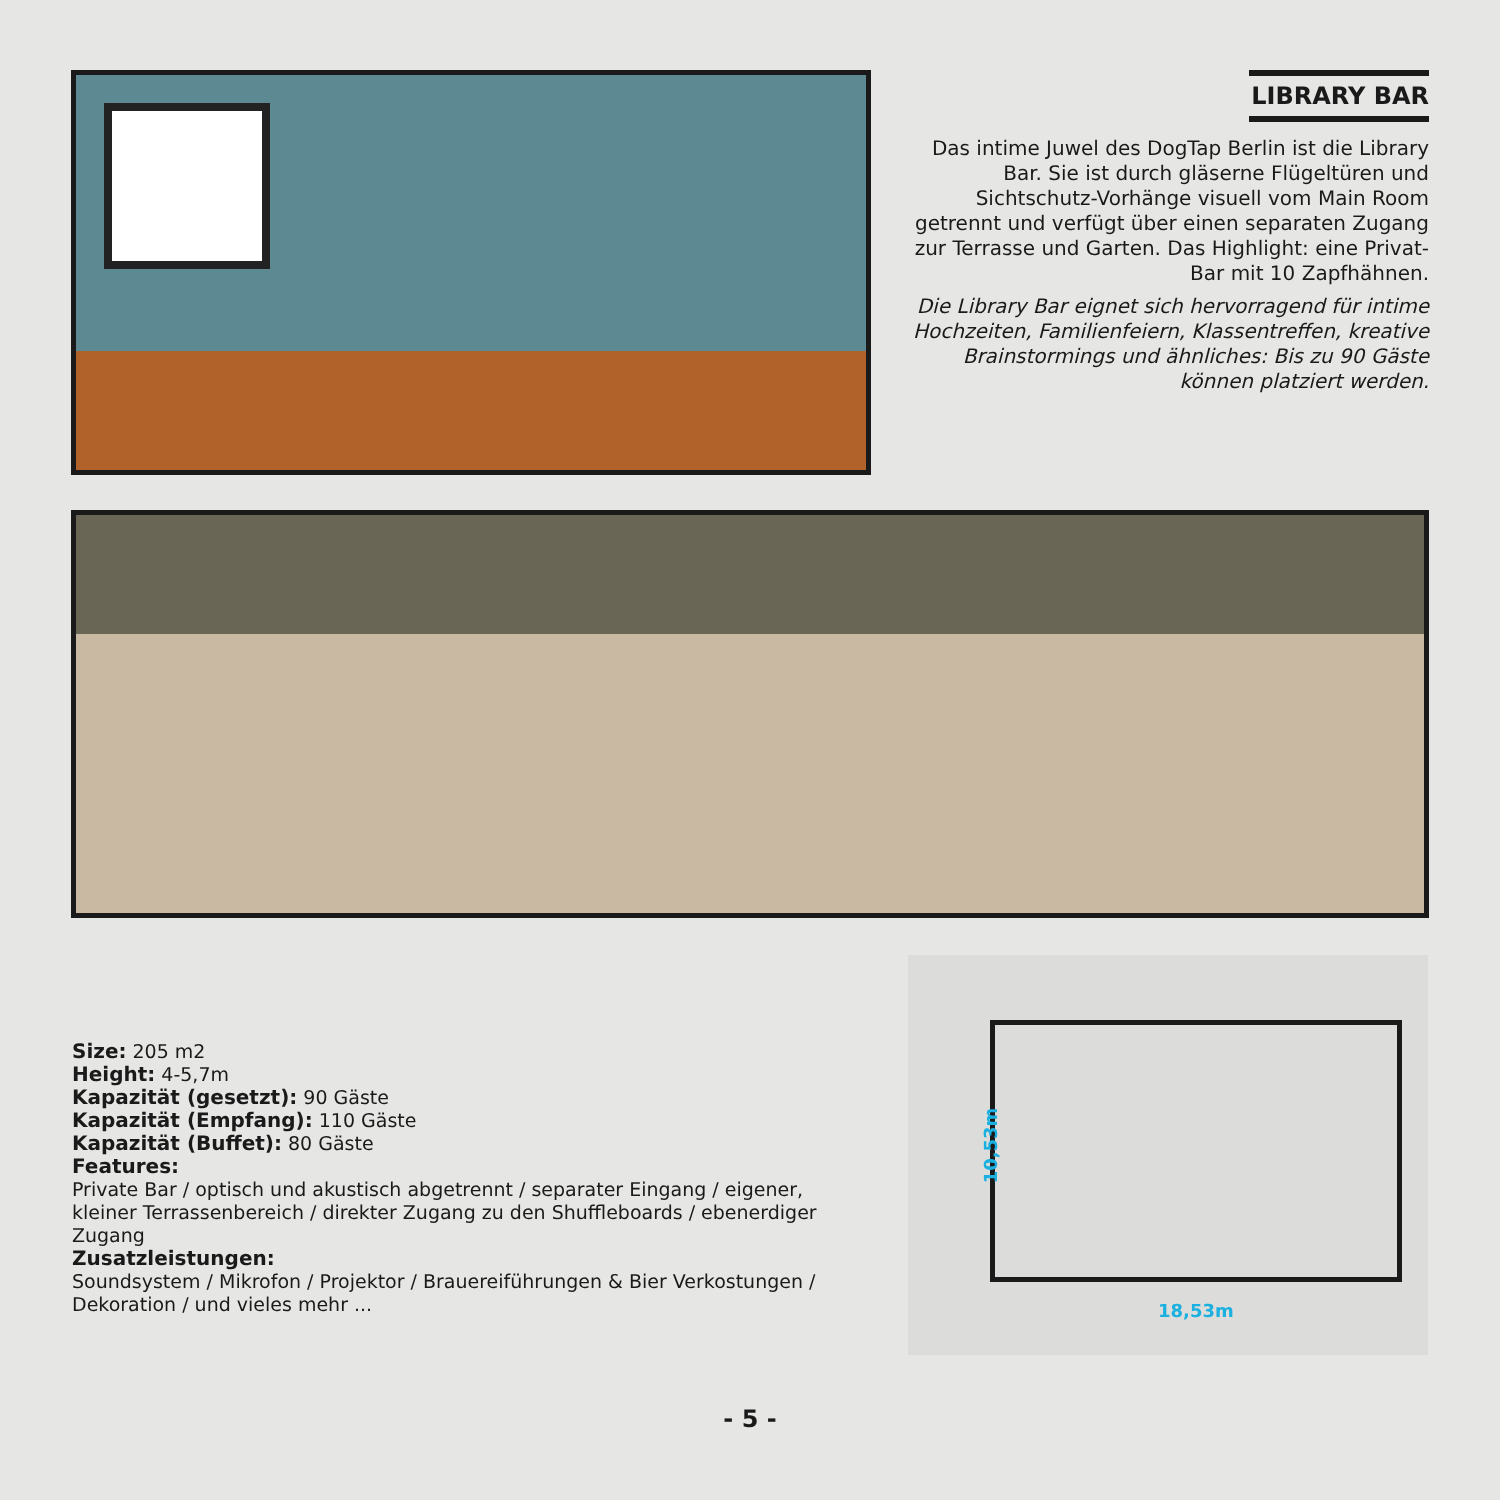LIBRARY BAR
Das intime Juwel des DogTap Berlin ist die Library Bar. Sie ist durch gläserne Flügeltüren und Sichtschutz-Vorhänge visuell vom Main Room getrennt und verfügt über einen separaten Zugang zur Terrasse und Garten. Das Highlight: eine Privat-Bar mit 10 Zapfhähnen.
Die Library Bar eignet sich hervorragend für intime Hochzeiten, Familienfeiern, Klassentreffen, kreative Brainstormings und ähnliches: Bis zu 90 Gäste können platziert werden.
Size: 205 m2
Height: 4-5,7m
Kapazität (gesetzt): 90 Gäste
Kapazität (Empfang): 110 Gäste
Kapazität (Buffet): 80 Gäste
Features:
Private Bar / optisch und akustisch abgetrennt / separater Eingang / eigener, kleiner Terrassenbereich / direkter Zugang zu den Shuffleboards / ebenerdiger Zugang
Zusatzleistungen:
Soundsystem / Mikrofon / Projektor / Brauereiführungen & Bier Verkostungen / Dekoration / und vieles mehr ...
10,53m
18,53m
- 5 -